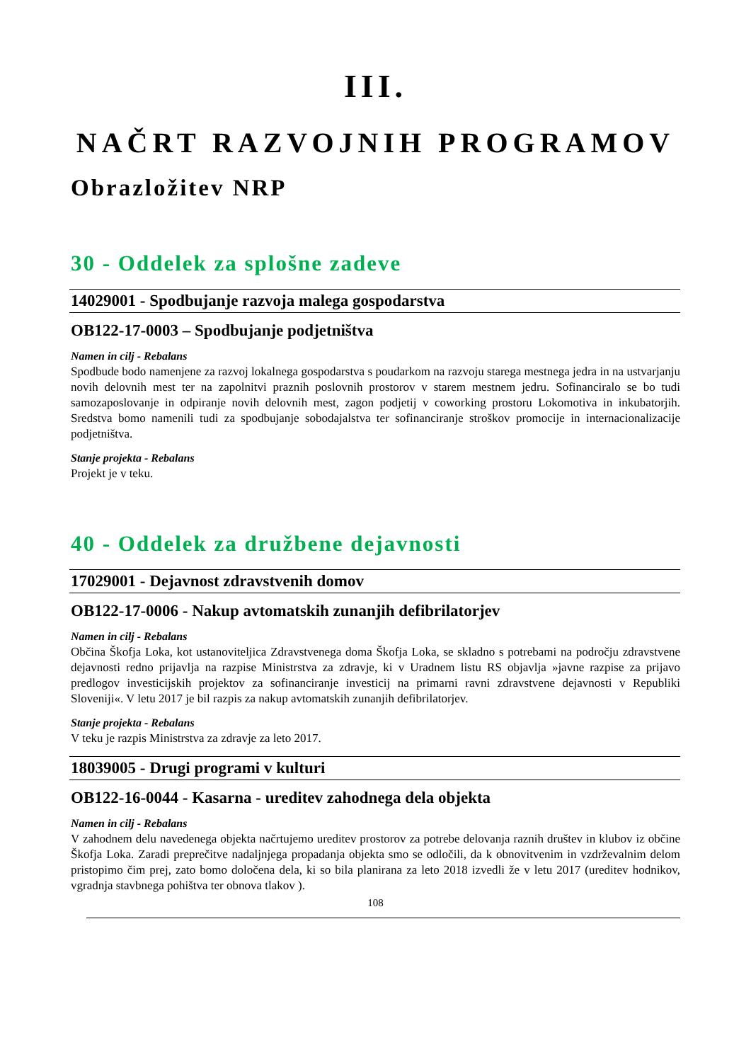III.
NAČRT RAZVOJNIH PROGRAMOV
Obrazložitev NRP
30 - Oddelek za splošne zadeve
14029001 - Spodbujanje razvoja malega gospodarstva
OB122-17-0003 – Spodbujanje podjetništva
Namen in cilj - Rebalans
Spodbude bodo namenjene za razvoj lokalnega gospodarstva s poudarkom na razvoju starega mestnega jedra in na ustvarjanju novih delovnih mest ter na zapolnitvi praznih poslovnih prostorov v starem mestnem jedru. Sofinanciralo se bo tudi samozaposlovanje in odpiranje novih delovnih mest, zagon podjetij v coworking prostoru Lokomotiva in inkubatorjih. Sredstva bomo namenili tudi za spodbujanje sobodajalstva ter sofinanciranje stroškov promocije in internacionalizacije podjetništva.
Stanje projekta - Rebalans
Projekt je v teku.
40 - Oddelek za družbene dejavnosti
17029001 - Dejavnost zdravstvenih domov
OB122-17-0006 - Nakup avtomatskih zunanjih defibrilatorjev
Namen in cilj - Rebalans
Občina Škofja Loka, kot ustanoviteljica Zdravstvenega doma Škofja Loka, se skladno s potrebami na področju zdravstvene dejavnosti redno prijavlja na razpise Ministrstva za zdravje, ki v Uradnem listu RS objavlja »javne razpise za prijavo predlogov investicijskih projektov za sofinanciranje investicij na primarni ravni zdravstvene dejavnosti v Republiki Sloveniji«. V letu 2017 je bil razpis za nakup avtomatskih zunanjih defibrilatorjev.
Stanje projekta - Rebalans
V teku je razpis Ministrstva za zdravje za leto 2017.
18039005 - Drugi programi v kulturi
OB122-16-0044 - Kasarna - ureditev zahodnega dela objekta
Namen in cilj - Rebalans
V zahodnem delu navedenega objekta načrtujemo ureditev prostorov za potrebe delovanja raznih društev in klubov iz občine Škofja Loka. Zaradi preprečitve nadaljnjega propadanja objekta smo se odločili, da k obnovitvenim in vzdrževalnim delom pristopimo čim prej, zato bomo določena dela, ki so bila planirana za leto 2018 izvedli že v letu 2017 (ureditev hodnikov, vgradnja stavbnega pohištva ter obnova tlakov ).
108